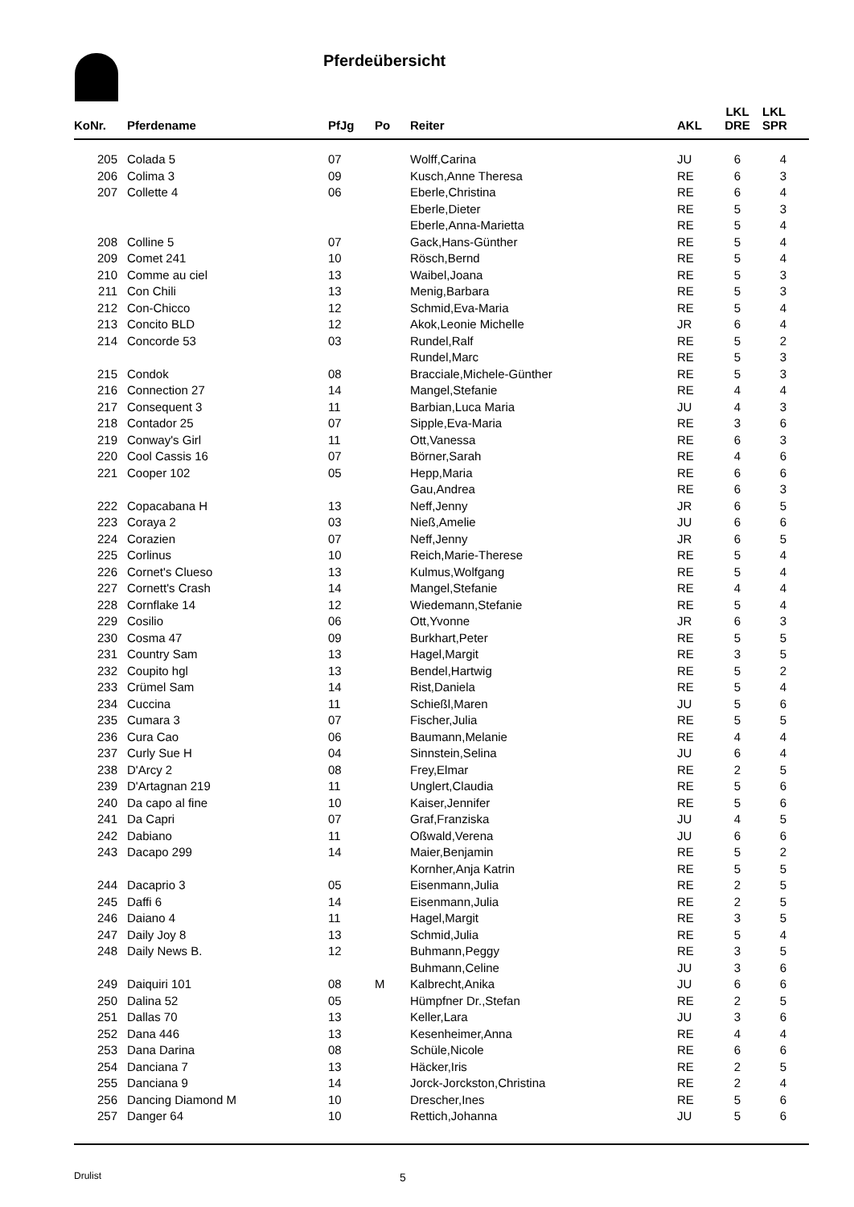Pferdeübersicht
| KoNr. | Pferdename | PfJg | Po | Reiter | AKL | LKL DRE | LKL SPR |
| --- | --- | --- | --- | --- | --- | --- | --- |
| 205 | Colada 5 | 07 | | Wolff,Carina | JU | 6 | 4 |
| 206 | Colima 3 | 09 | | Kusch,Anne Theresa | RE | 6 | 3 |
| 207 | Collette 4 | 06 | | Eberle,Christina | RE | 6 | 4 |
| | | | | Eberle,Dieter | RE | 5 | 3 |
| | | | | Eberle,Anna-Marietta | RE | 5 | 4 |
| 208 | Colline 5 | 07 | | Gack,Hans-Günther | RE | 5 | 4 |
| 209 | Comet 241 | 10 | | Rösch,Bernd | RE | 5 | 4 |
| 210 | Comme au ciel | 13 | | Waibel,Joana | RE | 5 | 3 |
| 211 | Con Chili | 13 | | Menig,Barbara | RE | 5 | 3 |
| 212 | Con-Chicco | 12 | | Schmid,Eva-Maria | RE | 5 | 4 |
| 213 | Concito BLD | 12 | | Akok,Leonie Michelle | JR | 6 | 4 |
| 214 | Concorde 53 | 03 | | Rundel,Ralf | RE | 5 | 2 |
| | | | | Rundel,Marc | RE | 5 | 3 |
| 215 | Condok | 08 | | Bracciale,Michele-Günther | RE | 5 | 3 |
| 216 | Connection 27 | 14 | | Mangel,Stefanie | RE | 4 | 4 |
| 217 | Consequent 3 | 11 | | Barbian,Luca Maria | JU | 4 | 3 |
| 218 | Contador 25 | 07 | | Sipple,Eva-Maria | RE | 3 | 6 |
| 219 | Conway's Girl | 11 | | Ott,Vanessa | RE | 6 | 3 |
| 220 | Cool Cassis 16 | 07 | | Börner,Sarah | RE | 4 | 6 |
| 221 | Cooper 102 | 05 | | Hepp,Maria | RE | 6 | 6 |
| | | | | Gau,Andrea | RE | 6 | 3 |
| 222 | Copacabana H | 13 | | Neff,Jenny | JR | 6 | 5 |
| 223 | Coraya 2 | 03 | | Nieß,Amelie | JU | 6 | 6 |
| 224 | Corazien | 07 | | Neff,Jenny | JR | 6 | 5 |
| 225 | Corlinus | 10 | | Reich,Marie-Therese | RE | 5 | 4 |
| 226 | Cornet's Clueso | 13 | | Kulmus,Wolfgang | RE | 5 | 4 |
| 227 | Cornett's Crash | 14 | | Mangel,Stefanie | RE | 4 | 4 |
| 228 | Cornflake 14 | 12 | | Wiedemann,Stefanie | RE | 5 | 4 |
| 229 | Cosilio | 06 | | Ott,Yvonne | JR | 6 | 3 |
| 230 | Cosma 47 | 09 | | Burkhart,Peter | RE | 5 | 5 |
| 231 | Country Sam | 13 | | Hagel,Margit | RE | 3 | 5 |
| 232 | Coupito hgl | 13 | | Bendel,Hartwig | RE | 5 | 2 |
| 233 | Crümel Sam | 14 | | Rist,Daniela | RE | 5 | 4 |
| 234 | Cuccina | 11 | | Schießl,Maren | JU | 5 | 6 |
| 235 | Cumara 3 | 07 | | Fischer,Julia | RE | 5 | 5 |
| 236 | Cura Cao | 06 | | Baumann,Melanie | RE | 4 | 4 |
| 237 | Curly Sue H | 04 | | Sinnstein,Selina | JU | 6 | 4 |
| 238 | D'Arcy 2 | 08 | | Frey,Elmar | RE | 2 | 5 |
| 239 | D'Artagnan 219 | 11 | | Unglert,Claudia | RE | 5 | 6 |
| 240 | Da capo al fine | 10 | | Kaiser,Jennifer | RE | 5 | 6 |
| 241 | Da Capri | 07 | | Graf,Franziska | JU | 4 | 5 |
| 242 | Dabiano | 11 | | Oßwald,Verena | JU | 6 | 6 |
| 243 | Dacapo 299 | 14 | | Maier,Benjamin | RE | 5 | 2 |
| | | | | Kornher,Anja Katrin | RE | 5 | 5 |
| 244 | Dacaprio 3 | 05 | | Eisenmann,Julia | RE | 2 | 5 |
| 245 | Daffi 6 | 14 | | Eisenmann,Julia | RE | 2 | 5 |
| 246 | Daiano 4 | 11 | | Hagel,Margit | RE | 3 | 5 |
| 247 | Daily Joy 8 | 13 | | Schmid,Julia | RE | 5 | 4 |
| 248 | Daily News B. | 12 | | Buhmann,Peggy | RE | 3 | 5 |
| | | | | Buhmann,Celine | JU | 3 | 6 |
| 249 | Daiquiri 101 | 08 | M | Kalbrecht,Anika | JU | 6 | 6 |
| 250 | Dalina 52 | 05 | | Hümpfner Dr.,Stefan | RE | 2 | 5 |
| 251 | Dallas 70 | 13 | | Keller,Lara | JU | 3 | 6 |
| 252 | Dana 446 | 13 | | Kesenheimer,Anna | RE | 4 | 4 |
| 253 | Dana Darina | 08 | | Schüle,Nicole | RE | 6 | 6 |
| 254 | Danciana 7 | 13 | | Häcker,Iris | RE | 2 | 5 |
| 255 | Danciana 9 | 14 | | Jorck-Jorckston,Christina | RE | 2 | 4 |
| 256 | Dancing Diamond M | 10 | | Drescher,Ines | RE | 5 | 6 |
| 257 | Danger 64 | 10 | | Rettich,Johanna | JU | 5 | 6 |
Drulist 5